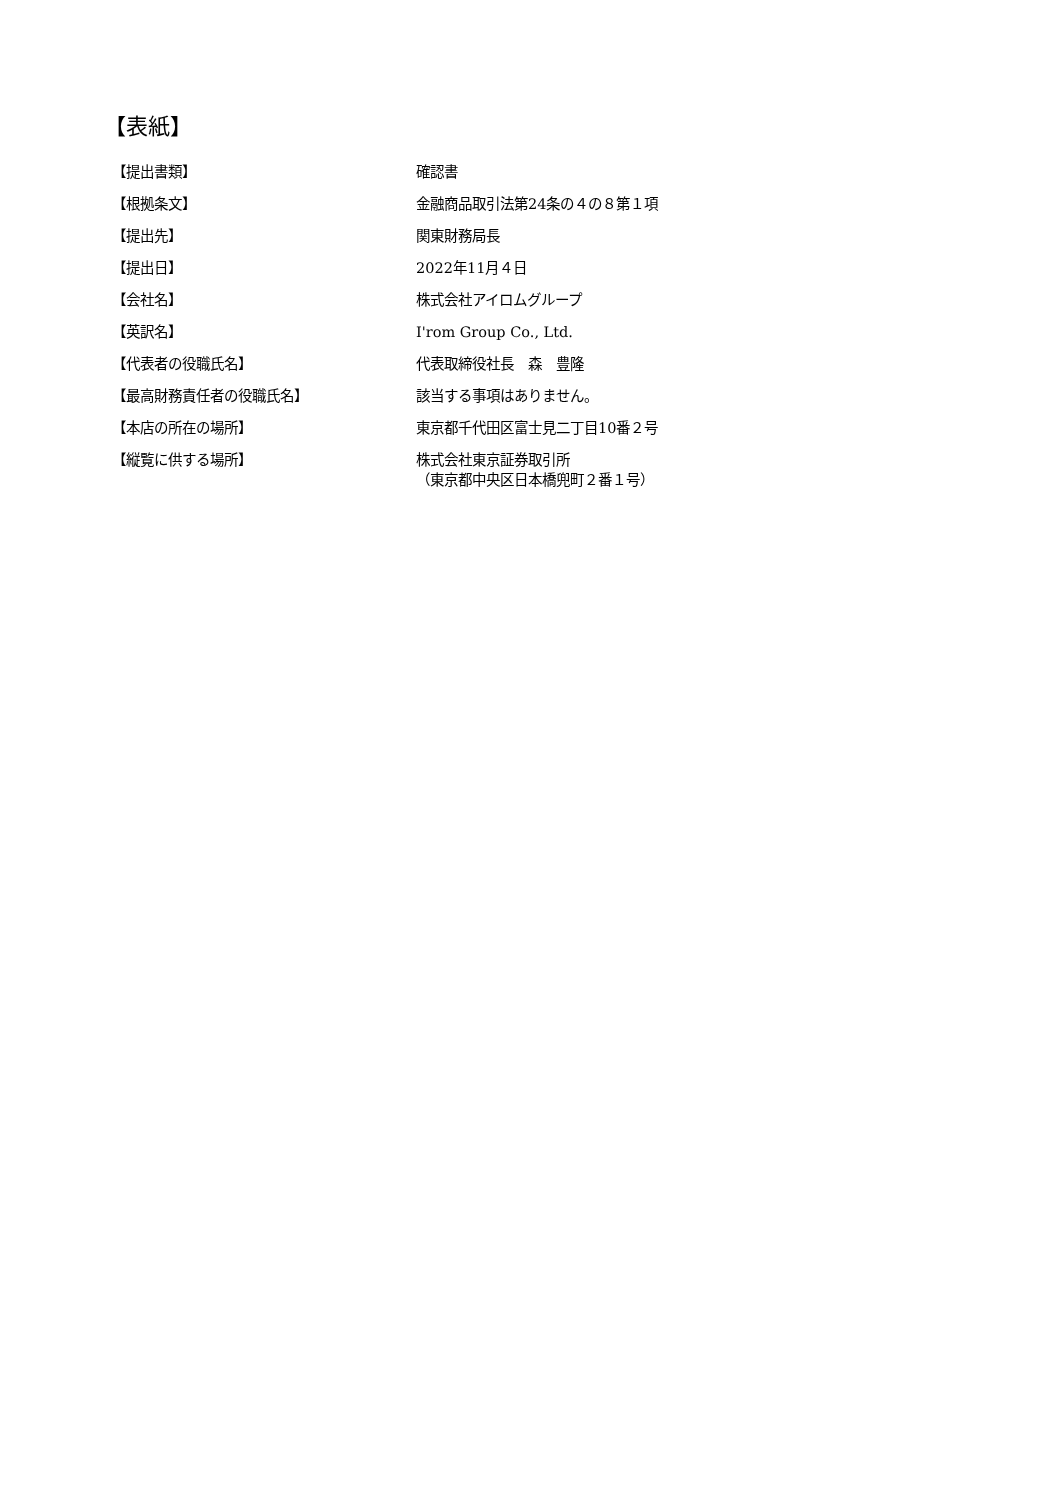【表紙】
| 【提出書類】 | 確認書 |
| 【根拠条文】 | 金融商品取引法第24条の４の８第１項 |
| 【提出先】 | 関東財務局長 |
| 【提出日】 | 2022年11月４日 |
| 【会社名】 | 株式会社アイロムグループ |
| 【英訳名】 | I'rom Group Co., Ltd. |
| 【代表者の役職氏名】 | 代表取締役社長 森 豊隆 |
| 【最高財務責任者の役職氏名】 | 該当する事項はありません。 |
| 【本店の所在の場所】 | 東京都千代田区富士見二丁目10番２号 |
| 【縦覧に供する場所】 | 株式会社東京証券取引所 （東京都中央区日本橋兜町２番１号） |